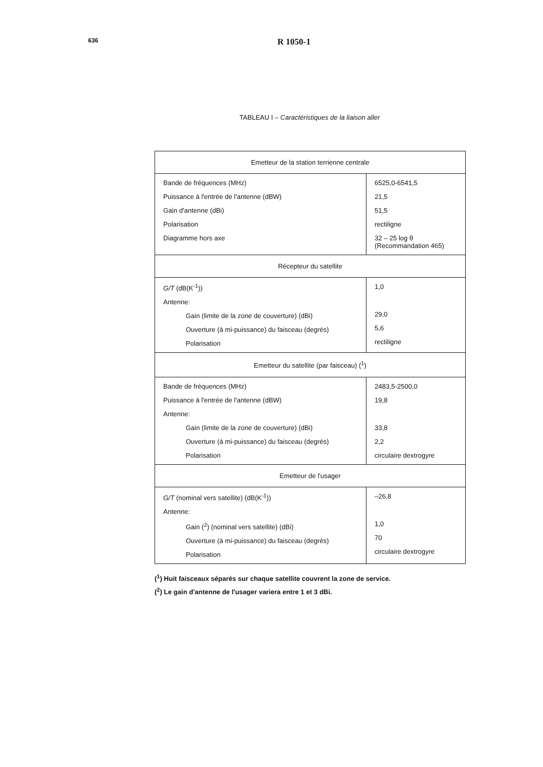636
R 1050-1
TABLEAU I – Caractéristiques de la liaison aller
| Emetteur de la station terrienne centrale | |
| Bande de fréquences (MHz) Puissance à l'entrée de l'antenne (dBW) Gain d'antenne (dBi) Polarisation Diagramme hors axe | 6525,0-6541,5 21,5 51,5 rectiligne 32 – 25 log θ (Recommandation 465) |
| Récepteur du satellite | |
| G/T (dB(K<sup>-1</sup>)) Antenne: Gain (limite de la zone de couverture) (dBi) Ouverture (à mi-puissance) du faisceau (degrés) Polarisation | 1,0 29,0 5,6 rectiligne |
| Emetteur du satellite (par faisceau) (<sup>1</sup>) | |
| Bande de fréquences (MHz) Puissance à l'entrée de l'antenne (dBW) Antenne: Gain (limite de la zone de couverture) (dBi) Ouverture (à mi-puissance) du faisceau (degrés) Polarisation | 2483,5-2500,0 19,8 33,8 2,2 circulaire dextrogyre |
| Emetteur de l'usager | |
| G/T (nominal vers satellite) (dB(K<sup>-1</sup>)) Antenne: Gain (<sup>2</sup>) (nominal vers satellite) (dBi) Ouverture (à mi-puissance) du faisceau (degrés) Polarisation | –26,8 1,0 70 circulaire dextrogyre |
(<sup>1</sup>) Huit faisceaux séparés sur chaque satellite couvrent la zone de service.
(<sup>2</sup>) Le gain d'antenne de l'usager variera entre 1 et 3 dBi.